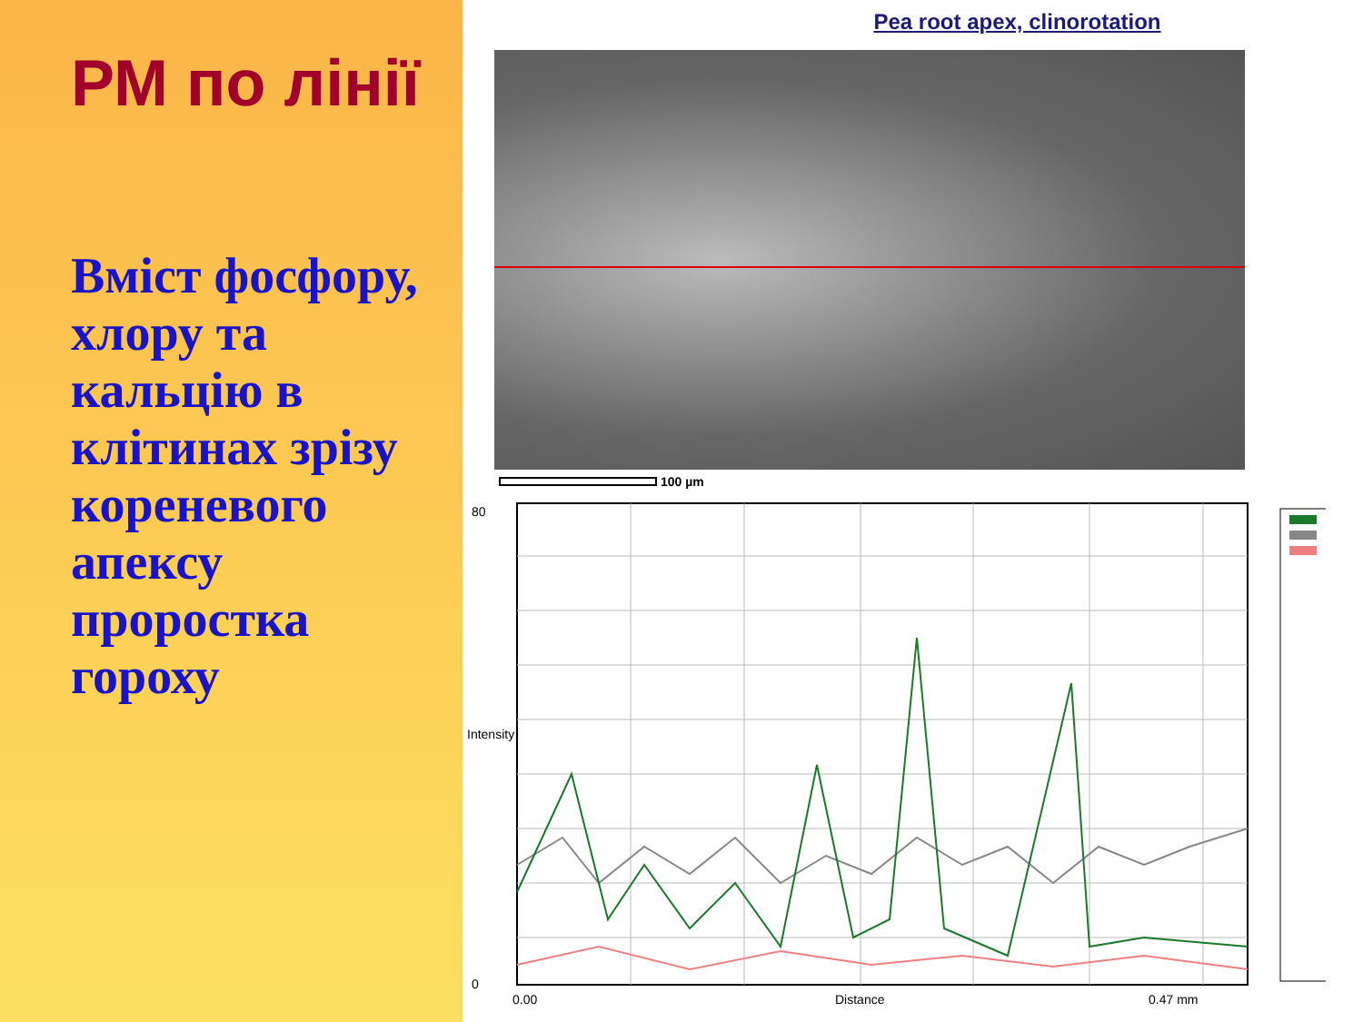РМ по лінії
Вміст фосфору, хлору та кальцію в клітинах зрізу кореневого апексу проростка гороху
Pea root apex, clinorotation
100 µm
80
Intensity
0
0.00 Distance 0.47 mm